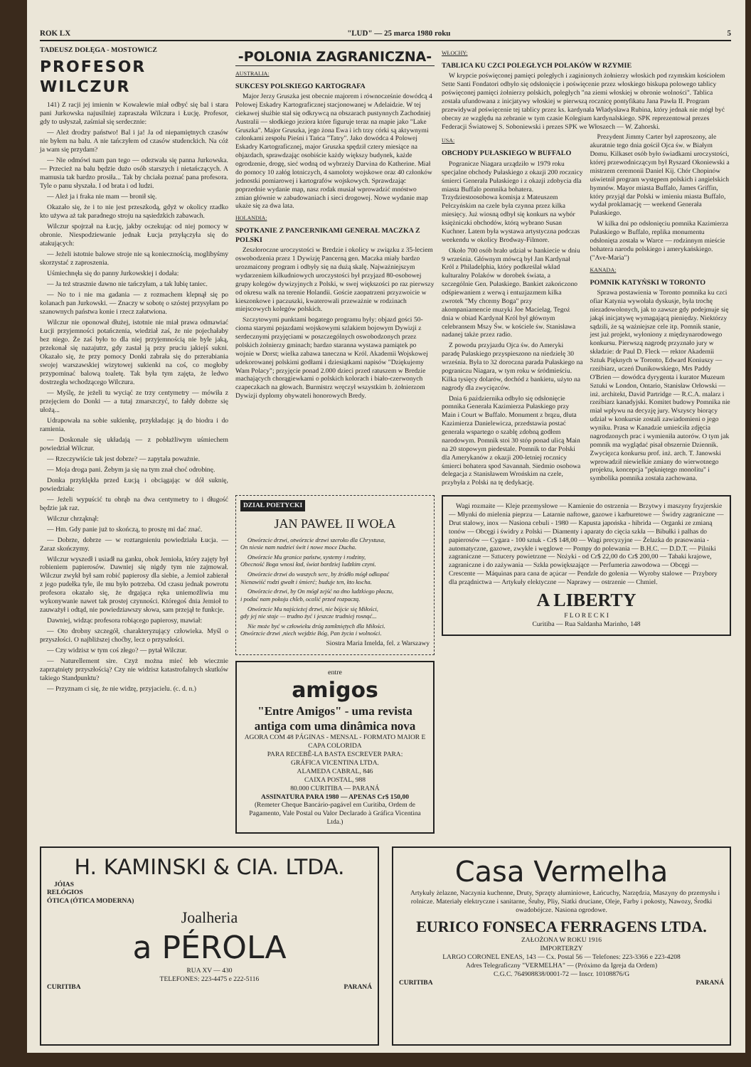ROK LX "LUD" — 25 marca 1980 roku 5
TADEUSZ DOŁĘGA - MOSTOWICZ
PROFESOR WILCZUR
141) Z racji jej imienin w Kowalewie miał odbyć się bal i stara pani Jurkowska najusilniej zapraszała Wilczura i Łucję. Profesor, gdy to usłyszał, zaśmiał się serdecznie:
— Ależ drodzy państwo! Bal i ja! Ja od niepamiętnych czasów nie byłem na balu. A nie tańczyłem od czasów studenckich. Na cóż ja wam się przydam?
— Nie odmówi nam pan tego — odezwała się panna Jurkowska. — Przecież na balu będzie dużo osób starszych i nietańczących. A mamusia tak bardzo prosiła... Tak by chciała poznać pana profesora. Tyle o panu słyszała. I od brata i od ludzi.
— Ależ ja i fraka nie mam — bronił się.
Okazało się, że i to nie jest przeszkodą, gdyż w okolicy rzadko kto używa aż tak paradnego stroju na sąsiedzkich zabawach.
Wilczur spojrzał na Łucję, jakby oczekując od niej pomocy w obronie. Niespodziewanie jednak Łucja przyłączyła się do atakujących:
— Jeżeli istotnie balowe stroje nie są koniecznością, moglibyśmy skorzystać z zaproszenia.
Uśmiechnęła się do panny Jurkowskiej i dodała:
— Ja też strasznie dawno nie tańczyłam, a tak lubię taniec.
— No to i nie ma gadania — z rozmachem klepnął się po kolanach pan Jurkowski. — Znaczy w sobotę o szóstej przysyłam po szanownych państwa konie i rzecz załatwiona.
Wilczur nie oponował dłużej, istotnie nie miał prawa odmawiać Łucji przyjemności potańczenia, wiedział zaś, że nie pojechałaby bez niego. Że zaś było to dla niej przyjemnością nie byle jaką, przekonał się nazajutrz, gdy zastał ją przy pruciu jakiejś sukni. Okazało się, że przy pomocy Donki zabrała się do przerabiania swojej warszawskiej wizytowej sukienki na coś, co mogłoby przypominać balową toaletę. Tak była tym zajęta, że ledwo dostrzegła wchodzącego Wilczura.
— Myślę, że jeżeli tu wyciąć ze trzy centymetry — mówiła z przejęciem do Donki — a tutaj zmarszczyć, to fałdy dobrze się ułożą...
Udrapowała na sobie sukienkę, przykładając ją do biodra i do ramienia.
— Doskonale się układają — z pobłażliwym uśmiechem powiedział Wilczur.
— Rzeczywiście tak jest dobrze? — zapytała poważnie.
— Moja droga pani. Żebym ja się na tym znał choć odrobinę.
Donka przyklękła przed Łucją i obciągając w dół suknię, powiedziała:
— Jeżeli wypuścić tu obrąb na dwa centymetry to i długość będzie jak raz.
Wilczur chrząknął:
— Hm. Gdy panie już to skończą, to proszę mi dać znać.
— Dobrze, dobrze — w roztargnieniu powiedziała Łucja. — Zaraz skończymy.
Wilczur wyszedł i usiadł na ganku, obok Jemioła, który zajęty był robieniem papierosów. Dawniej się nigdy tym nie zajmował. Wilczur zwykł był sam robić papierosy dla siebie, a Jemioł zabierał z jego pudełka tyle, ile mu było potrzeba. Od czasu jednak powrotu profesora okazało się, że drgająca ręka uniemożliwia mu wykonywanie nawet tak prostej czynności. Któregoś dnia Jemioł to zauważył i odtąd, nie powiedziawszy słowa, sam przejął te funkcje.
Dawniej, widząc profesora robiącego papierosy, mawiał:
— Oto drobny szczegół, charakteryzujący człowieka. Myśl o przyszłości. O najbliższej choćby, lecz o przyszłości.
— Czy widzisz w tym coś złego? — pytał Wilczur.
— Naturellement sire. Czyż można mieć łeb wiecznie zaprzątnięty przyszłością? Czy nie widzisz katastrofalnych skutków takiego Standpunktu?
— Przyznam ci się, że nie widzę, przyjacielu. (c. d. n.)
-POLONIA ZAGRANICZNA-
AUSTRALIA:
SUKCESY POLSKIEGO KARTOGRAFA
Major Jerzy Gruszka jest obecnie majorem i równocześnie dowódcą 4 Polowej Eskadry Kartograficznej stacjonowanej w Adelaidzie. W tej ciekawej służbie stał się odkrywcą na obszarach pustynnych Zachodniej Australii — słodkiego jeziora które figuruje teraz na mapie jako "Lake Gruszka". Major Gruszka, jego żona Ewa i ich trzy córki są aktywnymi członkami zespołu Pieśni i Tańca "Tatry". Jako dowódca 4 Polowej Eskadry Kartograficznej, major Gruszka spędził cztery miesiące na objazdach, sprawdzając osobiście każdy większy budynek, każde ogrodzenie, drogę, sieć wodną od wybrzeży Darvina do Katherine. Miał do pomocy 10 załóg lotniczych, 4 samoloty wojskowe oraz 40 członków jednostki pomiarowej i kartografów wojskowych. Sprawdzając poprzednie wydanie map, nasz rodak musiał wprowadzić mnóstwo zmian głównie w zabudowaniach i sieci drogowej. Nowe wydanie map ukaże się za dwa lata.
HOLANDIA:
SPOTKANIE Z PANCERNIKAMI GENERAŁ MACZKA Z POLSKI
Zeszłoroczne uroczystości w Bredzie i okolicy w związku z 35-leciem oswobodzenia przez 1 Dywizję Pancerną gen. Maczka miały bardzo urozmaicony program i odbyły się na dużą skalę. Najważniejszym wydarzeniem kilkudniowych uroczystości był przyjazd 80-osobowej grupy kolegów dywizyjnych z Polski, w swej większości po raz pierwszy od okresu walk na terenie Holandii. Goście zaopatrzeni przyzwoicie w kieszonkowe i paczuszki, kwaterowali przeważnie w rodzinach miejscowych kolegów polskich.
Szczytowymi punktami bogatego programu były: objazd gości 50-cioma starymi pojazdami wojskowymi szlakiem bojowym Dywizji z serdecznymi przyjęciami w poszczególnych oswobodzonych przez polskich żołnierzy gminach; bardzo staranna wystawa pamiątek po wojnie w Dorst; wielka zabawa taneczna w Król. Akademii Wojskowej udekorowanej polskimi godłami i dziesiątkami napisów "Dziękujemy Wam Polacy"; przyjęcie ponad 2.000 dzieci przed ratuszem w Bredzie machających chorągiewkami o polskich kolorach i biało-czerwonych czapeczkach na głowach. Burmistrz wręczył wszystkim b. żołnierzom Dywizji dyplomy obywateli honorowych Bredy.
WŁOCHY:
TABLICA KU CZCI POLEGŁYCH POLAKÓW W RZYMIE
W krypcie poświęconej pamięci poległych i zaginionych żołnierzy włoskich pod rzymskim kościołem Sette Santi Fondatori odbyło się odsłonięcie i poświęcenie przez włoskiego biskupa polowego tablicy poświęconej pamięci żołnierzy polskich, poległych "na ziemi włoskiej w obronie wolności". Tablica została ufundowana z inicjatywy włoskiej w pierwszą rocznicę pontyfikatu Jana Pawła II. Program przewidywał poświęcenie tej tablicy przez ks. kardynała Władysława Rubina, który jednak nie mógł być obecny ze względu na zebranie w tym czasie Kolegium kardynalskiego. SPK reprezentował prezes Federacji Światowej S. Soboniewski i prezes SPK we Włoszech — W. Zahorski.
USA:
OBCHODY PUŁASKIEGO W BUFFALO
Pogranicze Niagara urządziło w 1979 roku specjalne obchody Pułaskiego z okazji 200 rocznicy śmierci Generała Pułaskiego i z okazji zdobycia dla miasta Buffalo pomnika bohatera. Trzydziestoosobowa komisja z Mateuszem Pełczyńskim na czele była czynna przez kilka miesięcy. Już wiosną odbył się konkurs na wybór księżniczki obchodów, którą wybrano Susan Kuchner. Latem była wystawa artystyczna podczas weekendu w okolicy Brodway-Filmore.
Około 700 osób brało udział w bankiecie w dniu 9 września. Głównym mówcą był Jan Kardynał Król z Philadelphia, który podkreślał wkład kulturalny Polaków w dorobek świata, a szczególnie Gen. Pułaskiego. Bankiet zakończono odśpiewaniem z werwą i entuzjazmem kilka zwrotek "My chcemy Boga" przy akompaniamencie muzyki Joe Macielag. Tegoż dnia w obiad Kardynał Król był głównym celebransem Mszy Św. w kościele św. Stanisława nadanej także przez radio.
Z powodu przyjazdu Ojca św. do Ameryki paradę Pułaskiego przyspieszono na niedzielę 30 września. Była to 32 doroczna parada Pułaskiego na pograniczu Niagara, w tym roku w śródmieściu. Kilka tysięcy dolarów, dochód z bankietu, użyto na nagrody dla zwycięzców.
Dnia 6 października odbyło się odsłonięcie pomnika Generała Kazimierza Pułaskiego przy Main i Court w Buffalo. Monument z brązu, dłuta Kazimierza Danielewicza, przedstawia postać generała wspartego o szablę zdobną godłem narodowym. Pomnik stoi 30 stóp ponad ulicą Main na 20 stopowym piedestale. Pomnik to dar Polski dla Amerykanów z okazji 200-letniej rocznicy śmierci bohatera spod Savannah. Siedmio osobowa delegacja z Stanisławem Wrońskim na czele, przybyła z Polski na tę dedykację.
Prezydent Jimmy Carter był zaproszony, ale akuratnie tego dnia gościł Ojca św. w Białym Domu. Kilkaset osób było świadkami uroczystości, której przewodniczącym był Ryszard Okoniewski a mistrzem ceremonii Daniel Kij. Chór Chopinów uświetnił program występem polskich i angielskich hymnów. Mayor miasta Buffalo, James Griffin, który przyjął dar Polski w imieniu miasta Buffalo, wydał proklamację — weekend Generała Pułaskiego.
W kilka dni po odsłonięciu pomnika Kazimierza Pułaskiego w Buffalo, replika monumentu odsłonięta została w Warce — rodzinnym mieście bohatera narodu polskiego i amerykańskiego. ("Ave-Maria")
KANADA:
POMNIK KATYŃSKI W TORONTO
Sprawa postawienia w Toronto pomnika ku czci ofiar Katynia wywołała dyskusje, była trochę niezadowolonych, jak to zawsze gdy podejmuje się jakąś inicjatywę wymagającą pieniędzy. Niektórzy sądzili, że są ważniejsze cele itp. Pomnik stanie, jest już projekt, wyłoniony z międzynarodowego konkursu. Pierwszą nagrodę przyznało jury w składzie: dr Paul D. Fleck — rektor Akademii Sztuk Pięknych w Toronto, Edward Koniuszy — rzeźbiarz, uczeń Dunikowskiego, Mrs Paddy O'Brien — dowódca dyrygenta i kurator Muzeum Sztuki w London, Ontario, Stanisław Orłowski — inż. architekt, David Partridge — R.C.A. malarz i rzeźbiarz kanadyjski. Komitet budowy Pomnika nie miał wpływu na decyzję jury. Wszyscy biorący udział w konkursie zostali zawiadomieni o jego wyniku. Prasa w Kanadzie umieściła zdjęcia nagrodzonych prac i wymieniła autorów. O tym jak pomnik ma wyglądać pisał obszernie Dziennik. Zwycięzca konkursu prof. inż. arch. T. Janowski wprowadził niewielkie zmiany do wierwotnego projektu, koncepcja "pękniętego monolitu" i symbolika pomnika została zachowana.
DZIAŁ POETYCKI
JAN PAWEŁ II WOŁA
Otwórzcie drzwi, otwórzcie drzwi szeroko dla Chrystusa,
On niesie nam nadziei świt i nowe moce Ducha.
Otwórzcie Mu granice państw, systemy i rodziny,
Obecność Boga wnosi ład, świat bardziej ludzkim czyni.
Otwórzcie drzwi do waszych serc, by źródło mógł odkopać
Nienawiść rodzi gwałt i śmierć; buduje ten, kto kocha.
Otwórzcie drzwi, by On mógł zejść na dno ludzkiego płaczu,
i podać nam pokoju chleb, ocalić przed rozpaczą.
Otwórzcie Mu najścieżej drzwi, nie bójcie się Miłości,
gdy jej nie staje — trudno żyć i jeszcze trudniej rosnąć...
Nie może być w człowieku dróg zamkniętych dla Miłości.
Otwórzcie drzwi ,niech wejdzie Bóg, Pan życia i wolności.
Siostra Maria Imelda, fel. z Warszawy
entre
amigos
"Entre Amigos" - uma revista antiga com uma dinâmica nova
AGORA COM 48 PÁGINAS - MENSAL - FORMATO MAIOR E CAPA COLORIDA
PARA RECEBÊ-LA BASTA ESCREVER PARA:
GRÁFICA VICENTINA LTDA.
ALAMEDA CABRAL, 846
CAIXA POSTAL, 988
80.000 CURITIBA — PARANÁ
ASSINATURA PARA 1980 — APENAS Cr$ 150,00
(Remeter Cheque Bancário-pagável em Curitiba, Ordem de Pagamento, Vale Postal ou Valor Declarado à Gráfica Vicentina Ltda.)
Wagi rozmaite — Kleje przemysłowe — Kamienie do ostrzenia — Brzytwy i maszyny fryzjerskie — Młynki do mielenia pieprzu — Latarnie naftowe, gazowe i karburetowe — Świdry zagraniczne — Drut stalowy, inox — Nasiona cebuli - 1980 — Kapusta japońska - hibrida — Organki ze zmianą tonów — Obcęgi i świdry z Polski — Diamenty i aparaty do cięcia szkła — Bibułki i palhas do papierosów — Cygara - 100 sztuk - Cr$ 148,00 — Wagi precyzyjne — Żelazka do prasowania - automatyczne, gazowe, zwykłe i węglowe — Pompy do polewania — B.H.C. — D.D.T. — Pilniki zagraniczne — Sztucery powietrzne — Nożyki - od Cr$ 22,00 do Cr$ 200,00 — Tabaki krajowe, zagraniczne i do zażywania — Szkła powiększające — Perfumeria zawodowa — Obcęgi — Crescente — Máquinas para cana de açúcar — Pendzle do golenia — Wyroby stalowe — Przybory dla prządnictwa — Artykuły elektyczne — Naprawy — ostrzenie — Chmiel.
A LIBERTY
F L O R E C K I
Curitiba — Rua Saldanha Marinho, 148
H. KAMINSKI & CIA. LTDA.
JÓIAS
RELÓGIOS
ÓTICA (ÓTICA MODERNA)
Joalheria
a PÉROLA
RUA XV — 430
TELEFONES: 223-4475 e 222-5116
CURITIBA PARANÁ
Casa Vermelha
Artykuły żelazne, Naczynia kuchenne, Druty, Sprzęty aluminiowe, Łańcuchy, Narzędzia, Maszyny do przemysłu i rolnicze. Materiały elektryczne i sanitarne, Śruby, Pliy, Siatki druciane, Oleje, Farby i pokosty, Nawozy, Środki owadobójcze. Nasiona ogrodowe.
EURICO FONSECA FERRAGENS LTDA.
ZAŁOŻONA W ROKU 1916
IMPORTERZY
LARGO CORONEL ENEAS, 143 — Cx. Postal 56 — Telefones: 223-3366 e 223-4208
Adres Telegraficzny "VERMELHA" — (Próximo da Igreja da Ordem)
C.G.C. 764908838/0001-72 — Inscr. 10108876/G
CURITIBA PARANÁ